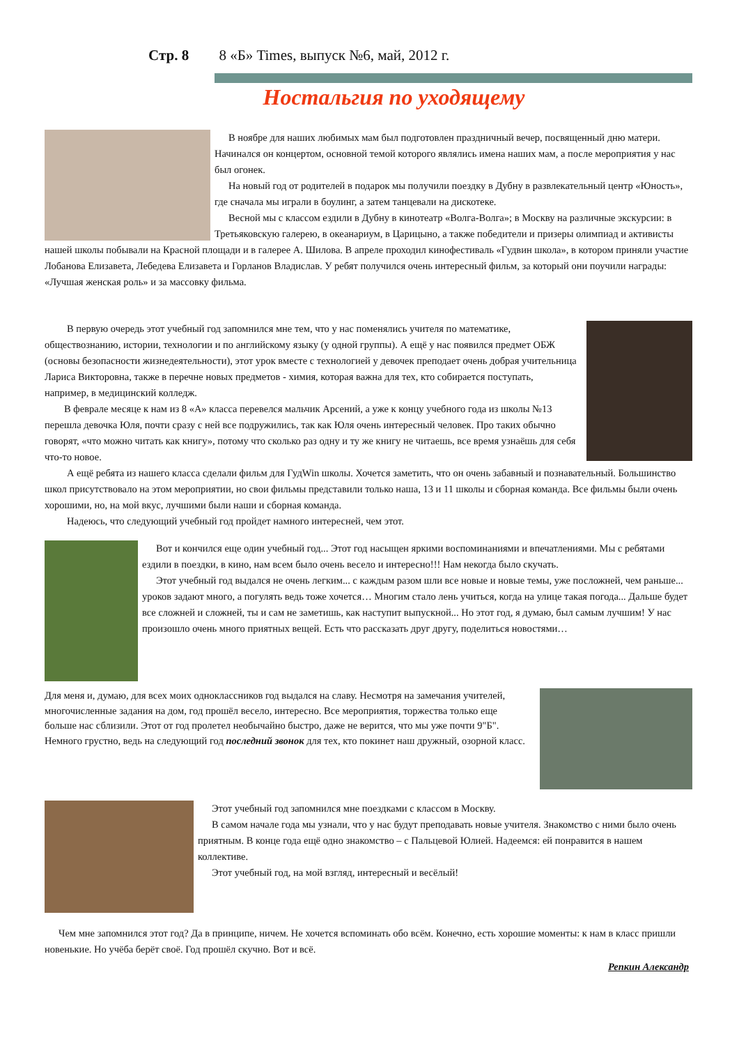Стр. 8 8 «Б» Times, выпуск №6, май, 2012 г.
Ностальгия по уходящему
В ноябре для наших любимых мам был подготовлен праздничный вечер, посвященный дню матери. Начинался он концертом, основной темой которого являлись имена наших мам, а после мероприятия у нас был огонек.
На новый год от родителей в подарок мы получили поездку в Дубну в развлекательный центр «Юность», где сначала мы играли в боулинг, а затем танцевали на дискотеке.
Весной мы с классом ездили в Дубну в кинотеатр «Волга-Волга»; в Москву на различные экскурсии: в Третьяковскую галерею, в океанариум, в Царицыно, а также победители и призеры олимпиад и активисты нашей школы побывали на Красной площади и в галерее А. Шилова. В апреле проходил кинофестиваль «Гудвин школа», в котором приняли участие Лобанова Елизавета, Лебедева Елизавета и Горланов Владислав. У ребят получился очень интересный фильм, за который они поучили награды: «Лучшая женская роль» и за массовку фильма.
В первую очередь этот учебный год запомнился мне тем, что у нас поменялись учителя по математике, обществознанию, истории, технологии и по английскому языку (у одной группы). А ещё у нас появился предмет ОБЖ (основы безопасности жизнедеятельности), этот урок вместе с технологией у девочек преподает очень добрая учительница Лариса Викторовна, также в перечне новых предметов - химия, которая важна для тех, кто собирается поступать, например, в медицинский колледж.
В феврале месяце к нам из 8 «А» класса перевелся мальчик Арсений, а уже к концу учебного года из школы №13 перешла девочка Юля, почти сразу с ней все подружились, так как Юля очень интересный человек. Про таких обычно говорят, «что можно читать как книгу», потому что сколько раз одну и ту же книгу не читаешь, все время узнаёшь для себя что-то новое.
А ещё ребята из нашего класса сделали фильм для ГудWin школы. Хочется заметить, что он очень забавный и познавательный. Большинство школ присутствовало на этом мероприятии, но свои фильмы представили только наша, 13 и 11 школы и сборная команда. Все фильмы были очень хорошими, но, на мой вкус, лучшими были наши и сборная команда.
Надеюсь, что следующий учебный год пройдет намного интересней, чем этот.
Вот и кончился еще один учебный год... Этот год насыщен яркими воспоминаниями и впечатлениями. Мы с ребятами ездили в поездки, в кино, нам всем было очень весело и интересно!!! Нам некогда было скучать.
Этот учебный год выдался не очень легким... с каждым разом шли все новые и новые темы, уже посложней, чем раньше... уроков задают много, а погулять ведь тоже хочется… Многим стало лень учиться, когда на улице такая погода... Дальше будет все сложней и сложней, ты и сам не заметишь, как наступит выпускной... Но этот год, я думаю, был самым лучшим! У нас произошло очень много приятных вещей. Есть что рассказать друг другу, поделиться новостями…
Для меня и, думаю, для всех моих одноклассников год выдался на славу. Несмотря на замечания учителей, многочисленные задания на дом, год прошёл весело, интересно. Все мероприятия, торжества только еще больше нас сблизили. Этот от год пролетел необычайно быстро, даже не верится, что мы уже почти 9"Б". Немного грустно, ведь на следующий год последний звонок для тех, кто покинет наш дружный, озорной класс.
Этот учебный год запомнился мне поездками с классом в Москву.
В самом начале года мы узнали, что у нас будут преподавать новые учителя. Знакомство с ними было очень приятным. В конце года ещё одно знакомство – с Пальцевой Юлией. Надеемся: ей понравится в нашем коллективе.
Этот учебный год, на мой взгляд, интересный и весёлый!
Чем мне запомнился этот год? Да в принципе, ничем. Не хочется вспоминать обо всём. Конечно, есть хорошие моменты: к нам в класс пришли новенькие. Но учёба берёт своё. Год прошёл скучно. Вот и всё.
Репкин Александр